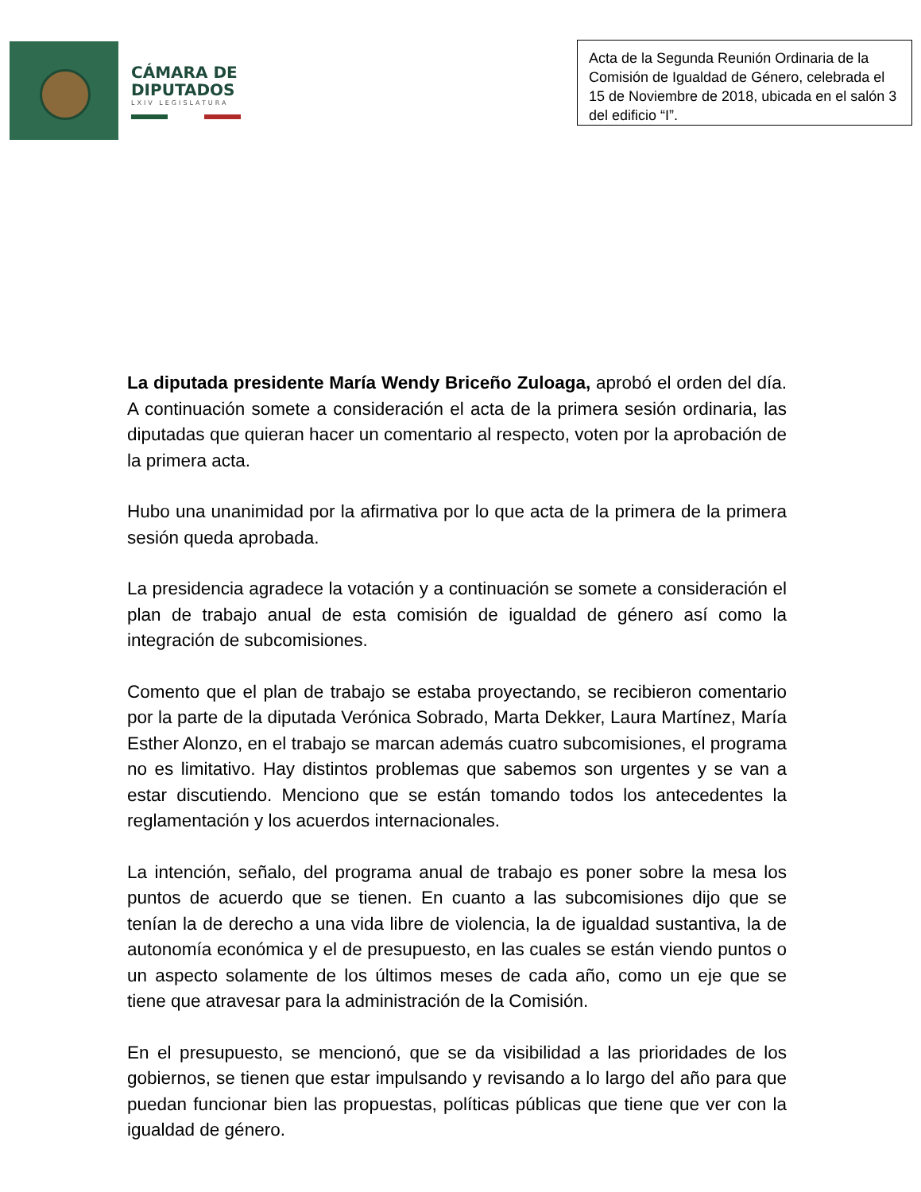CÁMARA DE
DIPUTADOS
LXIV LEGISLATURA
Acta de la Segunda Reunión Ordinaria de la Comisión de Igualdad de Género, celebrada el 15 de Noviembre de 2018, ubicada en el salón 3 del edificio “I”.
La diputada presidente María Wendy Briceño Zuloaga, aprobó el orden del día. A continuación somete a consideración el acta de la primera sesión ordinaria, las diputadas que quieran hacer un comentario al respecto, voten por la aprobación de la primera acta.
Hubo una unanimidad por la afirmativa por lo que acta de la primera de la primera sesión queda aprobada.
La presidencia agradece la votación y a continuación se somete a consideración el plan de trabajo anual de esta comisión de igualdad de género así como la integración de subcomisiones.
Comento que el plan de trabajo se estaba proyectando, se recibieron comentario por la parte de la diputada Verónica Sobrado, Marta Dekker, Laura Martínez, María Esther Alonzo, en el trabajo se marcan además cuatro subcomisiones, el programa no es limitativo. Hay distintos problemas que sabemos son urgentes y se van a estar discutiendo. Menciono que se están tomando todos los antecedentes la reglamentación y los acuerdos internacionales.
La intención, señalo, del programa anual de trabajo es poner sobre la mesa los puntos de acuerdo que se tienen. En cuanto a las subcomisiones dijo que se tenían la de derecho a una vida libre de violencia, la de igualdad sustantiva, la de autonomía económica y el de presupuesto, en las cuales se están viendo puntos o un aspecto solamente de los últimos meses de cada año, como un eje que se tiene que atravesar para la administración de la Comisión.
En el presupuesto, se mencionó, que se da visibilidad a las prioridades de los gobiernos, se tienen que estar impulsando y revisando a lo largo del año para que puedan funcionar bien las propuestas, políticas públicas que tiene que ver con la igualdad de género.